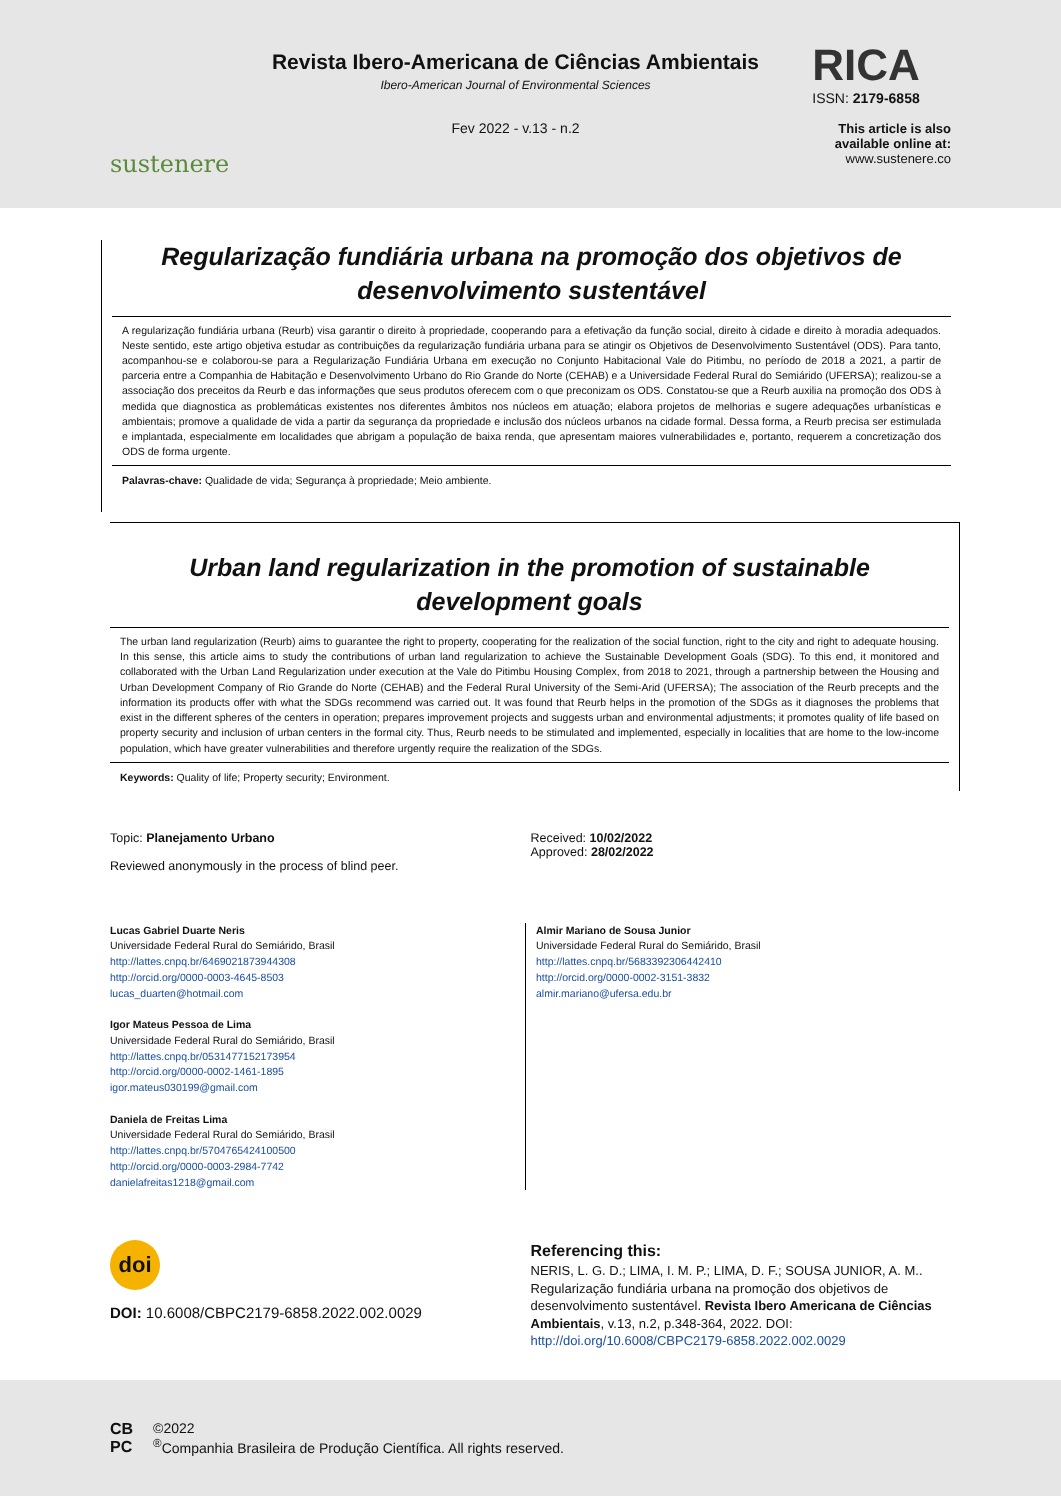sustenere
Revista Ibero-Americana de Ciências Ambientais
Ibero-American Journal of Environmental Sciences
Fev 2022 - v.13 - n.2
RICA
ISSN: 2179-6858
This article is also available online at:
www.sustenere.co
Regularização fundiária urbana na promoção dos objetivos de desenvolvimento sustentável
A regularização fundiária urbana (Reurb) visa garantir o direito à propriedade, cooperando para a efetivação da função social, direito à cidade e direito à moradia adequados. Neste sentido, este artigo objetiva estudar as contribuições da regularização fundiária urbana para se atingir os Objetivos de Desenvolvimento Sustentável (ODS). Para tanto, acompanhou-se e colaborou-se para a Regularização Fundiária Urbana em execução no Conjunto Habitacional Vale do Pitimbu, no período de 2018 a 2021, a partir de parceria entre a Companhia de Habitação e Desenvolvimento Urbano do Rio Grande do Norte (CEHAB) e a Universidade Federal Rural do Semiárido (UFERSA); realizou-se a associação dos preceitos da Reurb e das informações que seus produtos oferecem com o que preconizam os ODS. Constatou-se que a Reurb auxilia na promoção dos ODS à medida que diagnostica as problemáticas existentes nos diferentes âmbitos nos núcleos em atuação; elabora projetos de melhorias e sugere adequações urbanísticas e ambientais; promove a qualidade de vida a partir da segurança da propriedade e inclusão dos núcleos urbanos na cidade formal. Dessa forma, a Reurb precisa ser estimulada e implantada, especialmente em localidades que abrigam a população de baixa renda, que apresentam maiores vulnerabilidades e, portanto, requerem a concretização dos ODS de forma urgente.
Palavras-chave: Qualidade de vida; Segurança à propriedade; Meio ambiente.
Urban land regularization in the promotion of sustainable development goals
The urban land regularization (Reurb) aims to guarantee the right to property, cooperating for the realization of the social function, right to the city and right to adequate housing. In this sense, this article aims to study the contributions of urban land regularization to achieve the Sustainable Development Goals (SDG). To this end, it monitored and collaborated with the Urban Land Regularization under execution at the Vale do Pitimbu Housing Complex, from 2018 to 2021, through a partnership between the Housing and Urban Development Company of Rio Grande do Norte (CEHAB) and the Federal Rural University of the Semi-Arid (UFERSA); The association of the Reurb precepts and the information its products offer with what the SDGs recommend was carried out. It was found that Reurb helps in the promotion of the SDGs as it diagnoses the problems that exist in the different spheres of the centers in operation; prepares improvement projects and suggests urban and environmental adjustments; it promotes quality of life based on property security and inclusion of urban centers in the formal city. Thus, Reurb needs to be stimulated and implemented, especially in localities that are home to the low-income population, which have greater vulnerabilities and therefore urgently require the realization of the SDGs.
Keywords: Quality of life; Property security; Environment.
Topic: Planejamento Urbano
Reviewed anonymously in the process of blind peer.
Received: 10/02/2022
Approved: 28/02/2022
Lucas Gabriel Duarte Neris
Universidade Federal Rural do Semiárido, Brasil
http://lattes.cnpq.br/6469021873944308
http://orcid.org/0000-0003-4645-8503
lucas_duarten@hotmail.com
Igor Mateus Pessoa de Lima
Universidade Federal Rural do Semiárido, Brasil
http://lattes.cnpq.br/0531477152173954
http://orcid.org/0000-0002-1461-1895
igor.mateus030199@gmail.com
Daniela de Freitas Lima
Universidade Federal Rural do Semiárido, Brasil
http://lattes.cnpq.br/5704765424100500
http://orcid.org/0000-0003-2984-7742
danielafreitas1218@gmail.com
Almir Mariano de Sousa Junior
Universidade Federal Rural do Semiárido, Brasil
http://lattes.cnpq.br/5683392306442410
http://orcid.org/0000-0002-3151-3832
almir.mariano@ufersa.edu.br
doi
DOI: 10.6008/CBPC2179-6858.2022.002.0029
Referencing this:
NERIS, L. G. D.; LIMA, I. M. P.; LIMA, D. F.; SOUSA JUNIOR, A. M.. Regularização fundiária urbana na promoção dos objetivos de desenvolvimento sustentável. Revista Ibero Americana de Ciências Ambientais, v.13, n.2, p.348-364, 2022. DOI: http://doi.org/10.6008/CBPC2179-6858.2022.002.0029
CB
PC
©2022
<sup>®</sup>Companhia Brasileira de Produção Científica. All rights reserved.